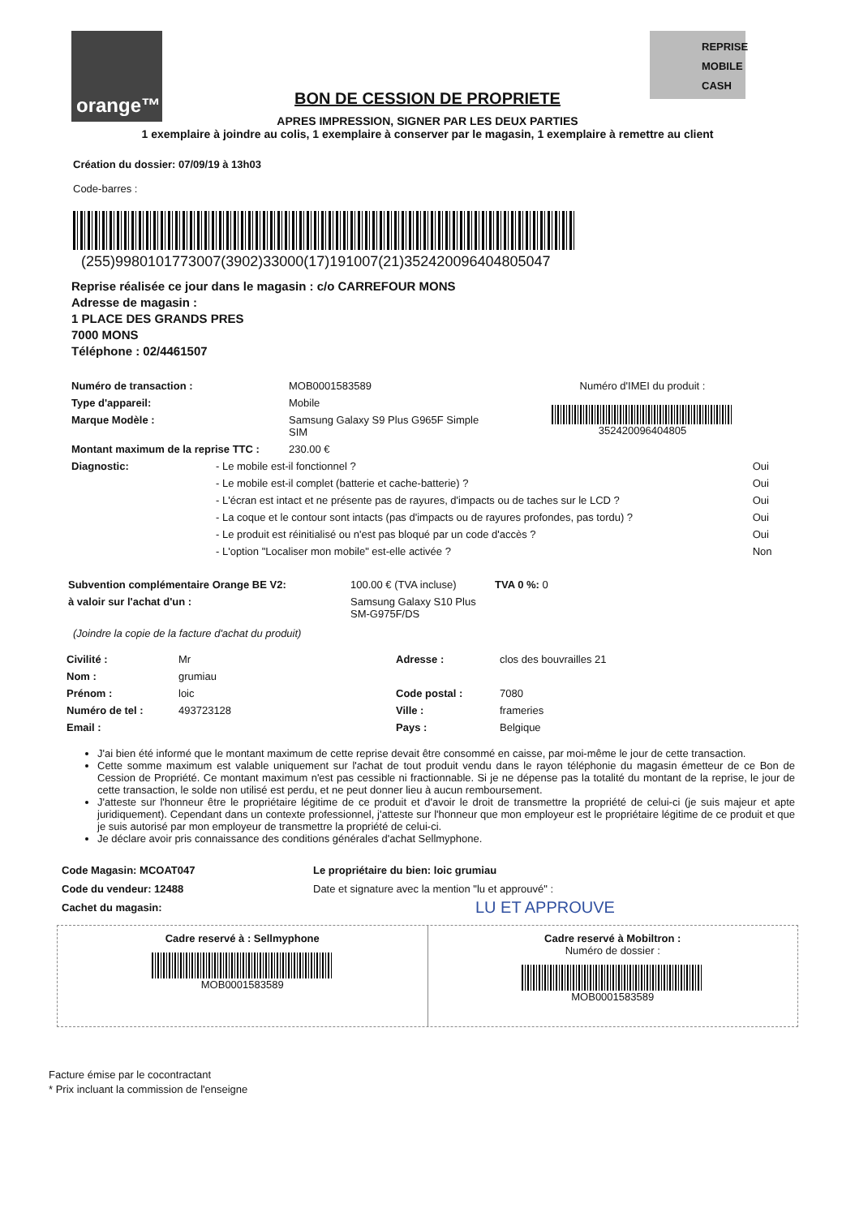orange™
REPRISE
MOBILE
CASH
BON DE CESSION DE PROPRIETE
APRES IMPRESSION, SIGNER PAR LES DEUX PARTIES
1 exemplaire à joindre au colis, 1 exemplaire à conserver par le magasin, 1 exemplaire à remettre au client
Création du dossier: 07/09/19 à 13h03
Code-barres :
(255)9980101773007(3902)33000(17)191007(21)352420096404805047
Reprise réalisée ce jour dans le magasin : c/o CARREFOUR MONS
Adresse de magasin :
1 PLACE DES GRANDS PRES
7000 MONS
Téléphone : 02/4461507
| Numéro de transaction : | MOB0001583589 | Numéro d'IMEI du produit : |
| Type d'appareil: | Mobile | 352420096404805 |
| Marque Modèle : | Samsung Galaxy S9 Plus G965F Simple SIM | |
| Montant maximum de la reprise TTC : | 230.00 € | |
| Diagnostic: | - Le mobile est-il fonctionnel ? | Oui |
| | - Le mobile est-il complet (batterie et cache-batterie) ? | Oui |
| | - L'écran est intact et ne présente pas de rayures, d'impacts ou de taches sur le LCD ? | Oui |
| | - La coque et le contour sont intacts (pas d'impacts ou de rayures profondes, pas tordu) ? | Oui |
| | - Le produit est réinitialisé ou n'est pas bloqué par un code d'accès ? | Oui |
| | - L'option "Localiser mon mobile" est-elle activée ? | Non |
| Subvention complémentaire Orange BE V2: | 100.00 € (TVA incluse) | TVA 0 %: 0 |
| à valoir sur l'achat d'un : | Samsung Galaxy S10 Plus SM-G975F/DS | |
(Joindre la copie de la facture d'achat du produit)
| Civilité : | Mr | Adresse : | clos des bouvrailles 21 |
| Nom : | grumiau | | |
| Prénom : | loic | Code postal : | 7080 |
| Numéro de tel : | 493723128 | Ville : | frameries |
| Email : | | Pays : | Belgique |
J'ai bien été informé que le montant maximum de cette reprise devait être consommé en caisse, par moi-même le jour de cette transaction.
Cette somme maximum est valable uniquement sur l'achat de tout produit vendu dans le rayon téléphonie du magasin émetteur de ce Bon de Cession de Propriété. Ce montant maximum n'est pas cessible ni fractionnable. Si je ne dépense pas la totalité du montant de la reprise, le jour de cette transaction, le solde non utilisé est perdu, et ne peut donner lieu à aucun remboursement.
J'atteste sur l'honneur être le propriétaire légitime de ce produit et d'avoir le droit de transmettre la propriété de celui-ci (je suis majeur et apte juridiquement). Cependant dans un contexte professionnel, j'atteste sur l'honneur que mon employeur est le propriétaire légitime de ce produit et que je suis autorisé par mon employeur de transmettre la propriété de celui-ci.
Je déclare avoir pris connaissance des conditions générales d'achat Sellmyphone.
Code Magasin: MCOAT047
Code du vendeur: 12488
Cachet du magasin:
Le propriétaire du bien: loic grumiau
Date et signature avec la mention "lu et approuvé" :
LU ET APPROUVE
Cadre reservé à : Sellmyphone
MOB0001583589
Cadre reservé à Mobiltron :
Numéro de dossier :
MOB0001583589
Facture émise par le cocontractant
* Prix incluant la commission de l'enseigne